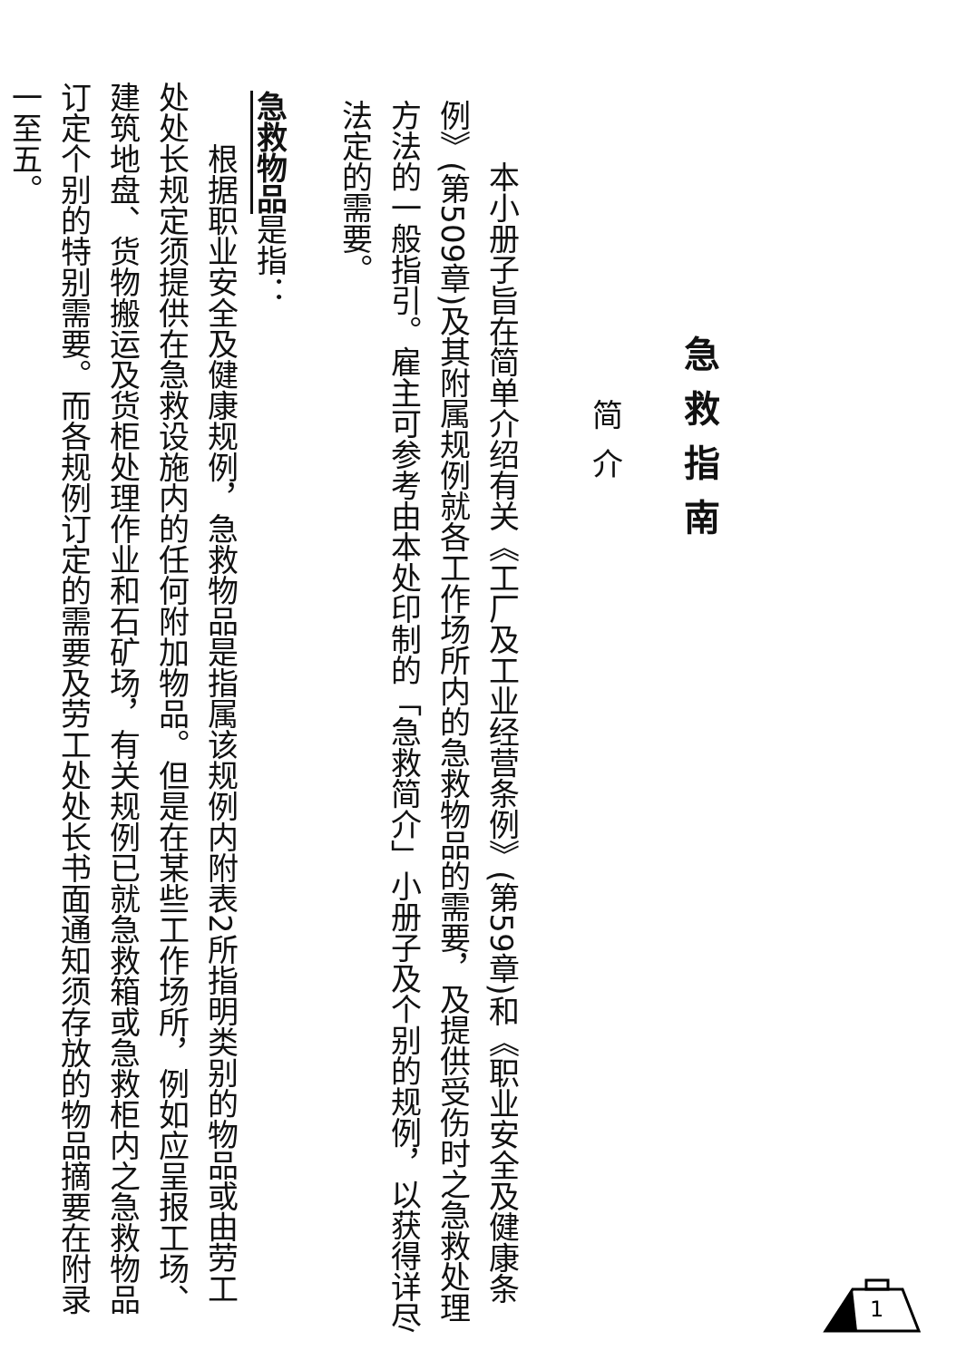急救指南
简介
　　本小册子旨在简单介绍有关《工厂及工业经营条例》(第59章)和《职业安全及健康条例》(第509章)及其附属规例就各工作场所内的急救物品的需要，及提供受伤时之急救处理方法的一般指引。雇主可参考由本处印制的「急救简介」小册子及个别的规例，以获得详尽法定的需要。
急救物品是指：
　　根据职业安全及健康规例，急救物品是指属该规例内附表2所指明类别的物品或由劳工处处长规定须提供在急救设施内的任何附加物品。但是在某些工作场所，例如应呈报工场、建筑地盘、货物搬运及货柜处理作业和石矿场，有关规例已就急救箱或急救柜内之急救物品订定个别的特别需要。而各规例订定的需要及劳工处处长书面通知须存放的物品摘要在附录一至五。
1